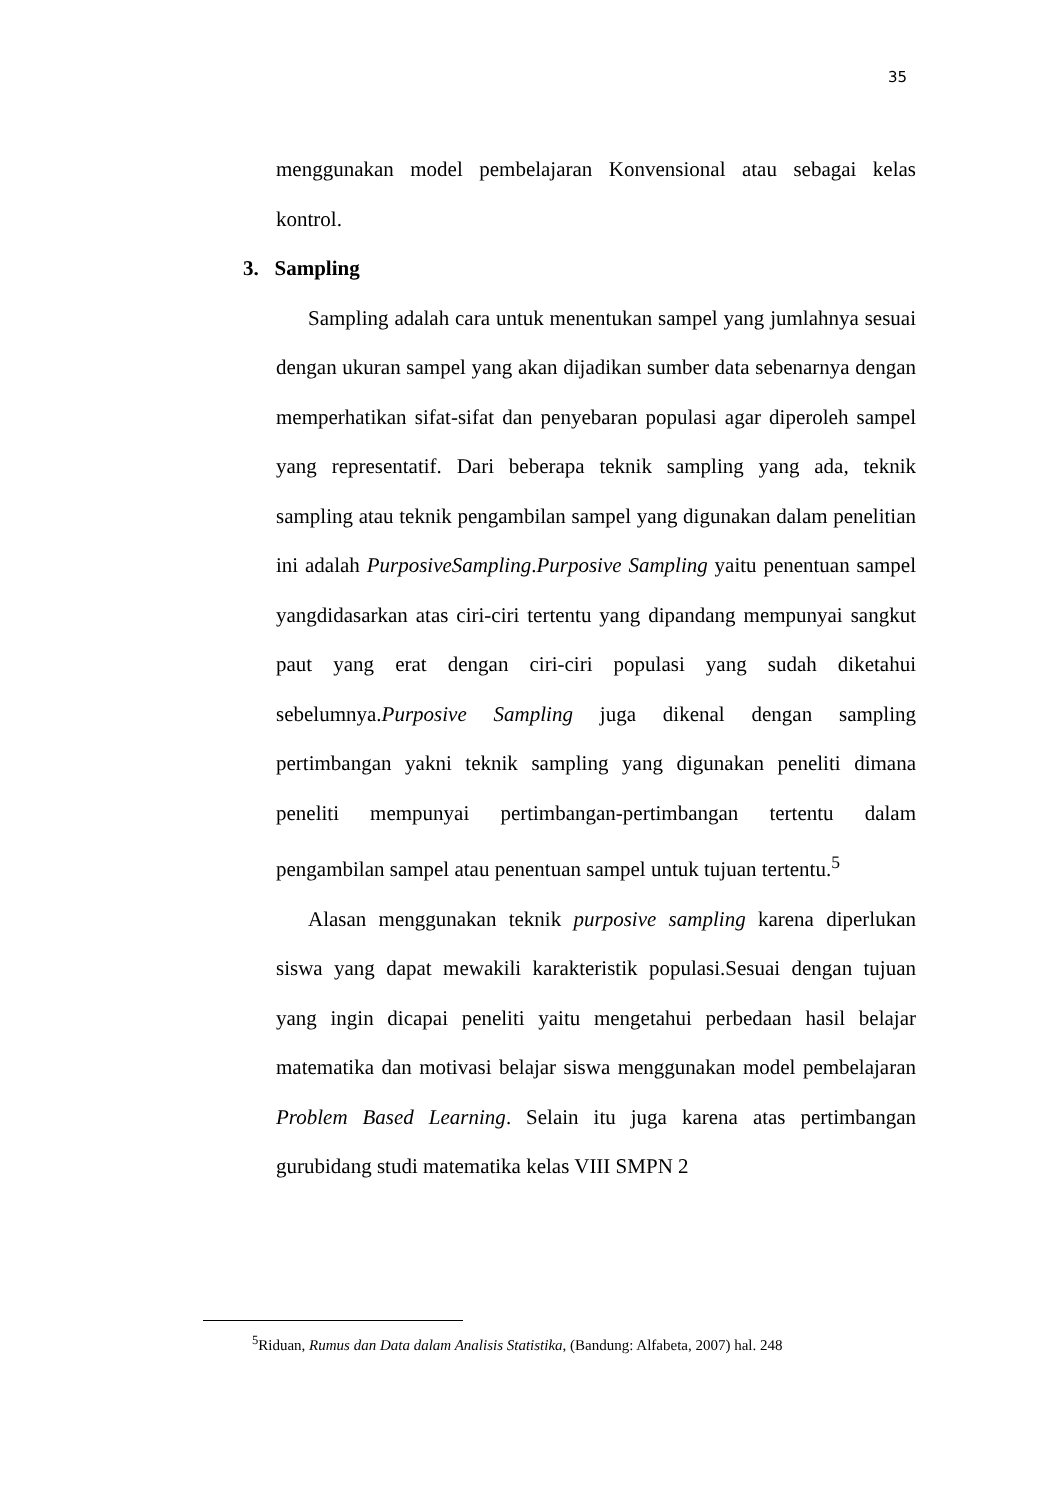35
menggunakan model pembelajaran Konvensional atau sebagai kelas kontrol.
3. Sampling
Sampling adalah cara untuk menentukan sampel yang jumlahnya sesuai dengan ukuran sampel yang akan dijadikan sumber data sebenarnya dengan memperhatikan sifat-sifat dan penyebaran populasi agar diperoleh sampel yang representatif. Dari beberapa teknik sampling yang ada, teknik sampling atau teknik pengambilan sampel yang digunakan dalam penelitian ini adalah PurposiveSampling.Purposive Sampling yaitu penentuan sampel yangdidasarkan atas ciri-ciri tertentu yang dipandang mempunyai sangkut paut yang erat dengan ciri-ciri populasi yang sudah diketahui sebelumnya.Purposive Sampling juga dikenal dengan sampling pertimbangan yakni teknik sampling yang digunakan peneliti dimana peneliti mempunyai pertimbangan-pertimbangan tertentu dalam pengambilan sampel atau penentuan sampel untuk tujuan tertentu.<sup>5</sup>
Alasan menggunakan teknik purposive sampling karena diperlukan siswa yang dapat mewakili karakteristik populasi.Sesuai dengan tujuan yang ingin dicapai peneliti yaitu mengetahui perbedaan hasil belajar matematika dan motivasi belajar siswa menggunakan model pembelajaran Problem Based Learning. Selain itu juga karena atas pertimbangan gurubidang studi matematika kelas VIII SMPN 2
<sup>5</sup> Riduan, Rumus dan Data dalam Analisis Statistika, (Bandung: Alfabeta, 2007) hal. 248